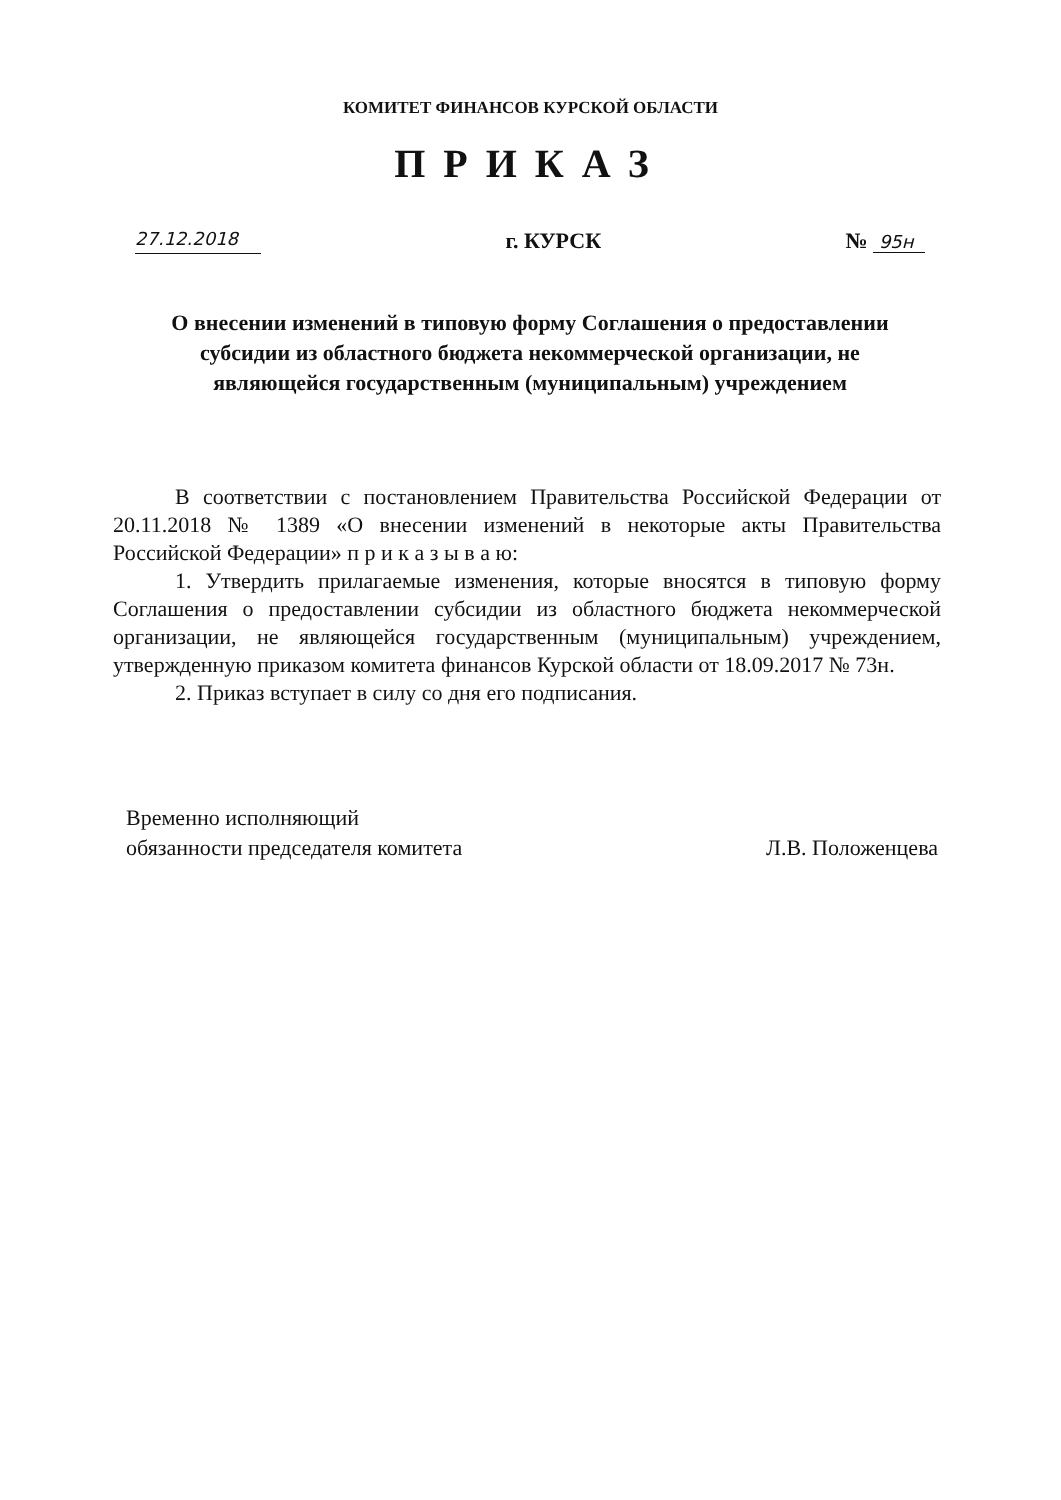КОМИТЕТ ФИНАНСОВ КУРСКОЙ ОБЛАСТИ
ПРИКАЗ
27.12.2018 г. КУРСК № 95н
О внесении изменений в типовую форму Соглашения о предоставлении субсидии из областного бюджета некоммерческой организации, не являющейся государственным (муниципальным) учреждением
В соответствии с постановлением Правительства Российской Федерации от 20.11.2018 № 1389 «О внесении изменений в некоторые акты Правительства Российской Федерации» п р и к а з ы в а ю:
1. Утвердить прилагаемые изменения, которые вносятся в типовую форму Соглашения о предоставлении субсидии из областного бюджета некоммерческой организации, не являющейся государственным (муниципальным) учреждением, утвержденную приказом комитета финансов Курской области от 18.09.2017 № 73н.
2. Приказ вступает в силу со дня его подписания.
Временно исполняющий
обязанности председателя комитета
Л.В. Положенцева